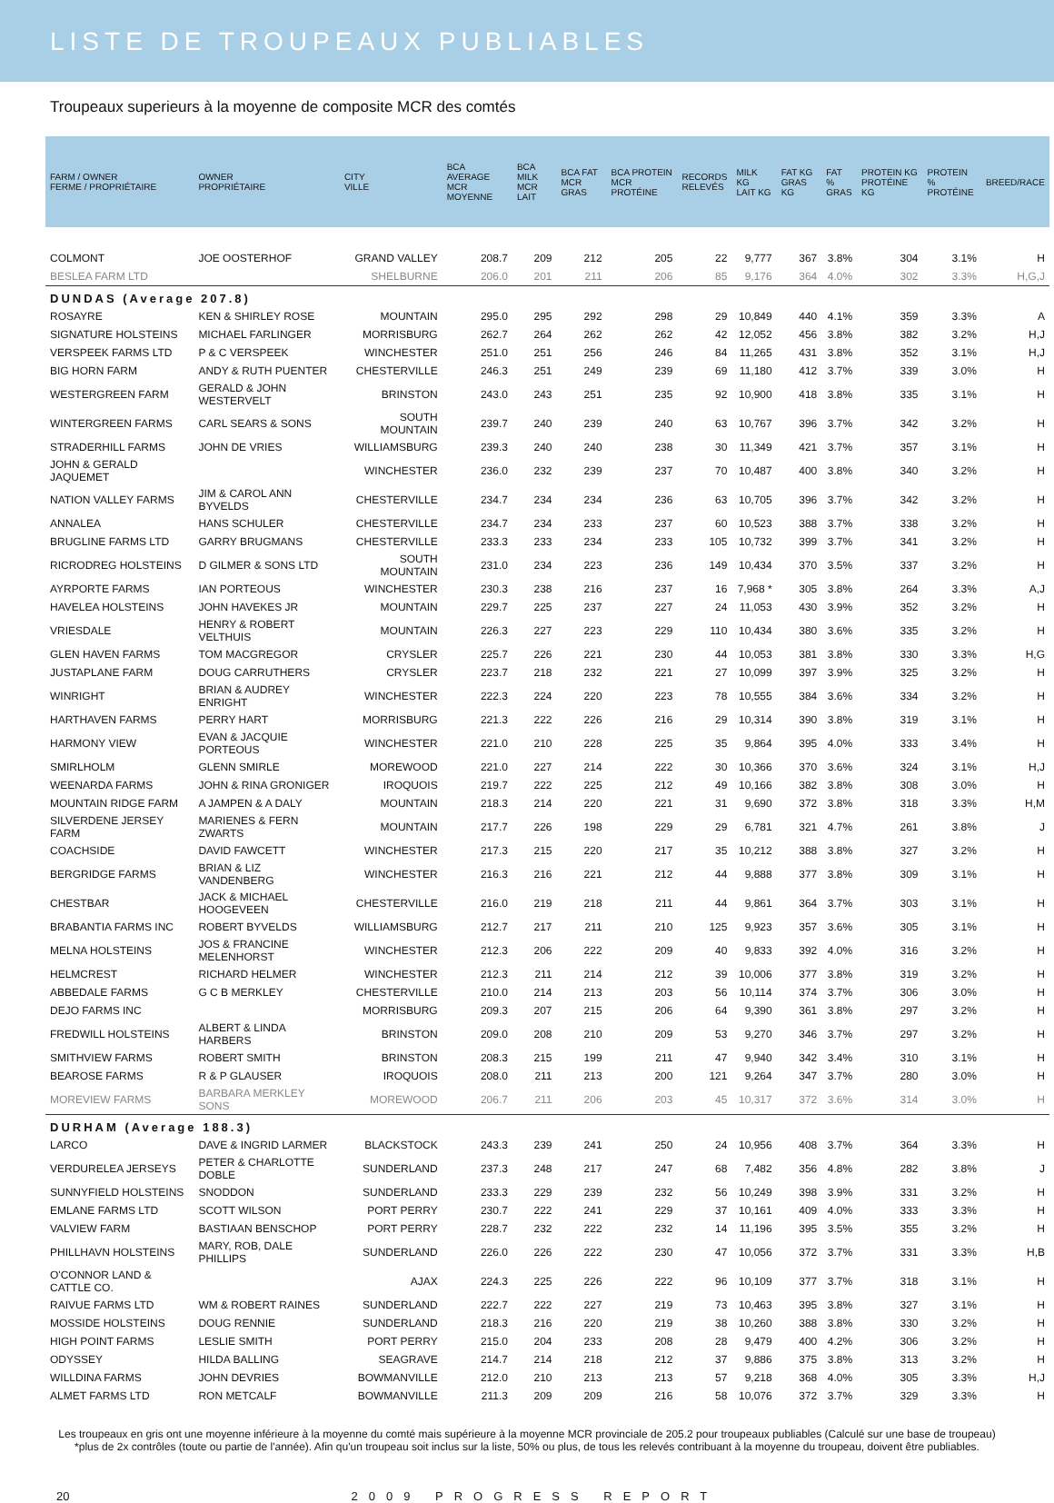LISTE DE TROUPEAUX PUBLIABLES
Troupeaux superieurs à la moyenne de composite MCR des comtés
| FARM / OWNER FERME / PROPRIÉTAIRE | OWNER PROPRIÉTAIRE | CITY VILLE | BCA AVERAGE MCR MOYENNE | BCA MILK MCR LAIT | BCA FAT MCR GRAS | BCA PROTEIN MCR PROTÉINE | RECORDS RELEVÉS | MILK KG LAIT KG | FAT KG GRAS KG | FAT % GRAS | PROTEIN KG PROTÉINE KG | PROTEIN % PROTÉINE | BREED/RACE |
| --- | --- | --- | --- | --- | --- | --- | --- | --- | --- | --- | --- | --- | --- |
| COLMONT | JOE OOSTERHOF | GRAND VALLEY | 208.7 | 209 | 212 | 205 | 22 | 9,777 | 367 | 3.8% | 304 | 3.1% | H |
| BESLEA FARM LTD | | SHELBURNE | 206.0 | 201 | 211 | 206 | 85 | 9,176 | 364 | 4.0% | 302 | 3.3% | H,G,J |
| DUNDAS (Average 207.8) | | | | | | | | | | | | | |
| ROSAYRE | KEN & SHIRLEY ROSE | MOUNTAIN | 295.0 | 295 | 292 | 298 | 29 | 10,849 | 440 | 4.1% | 359 | 3.3% | A |
| SIGNATURE HOLSTEINS | MICHAEL FARLINGER | MORRISBURG | 262.7 | 264 | 262 | 262 | 42 | 12,052 | 456 | 3.8% | 382 | 3.2% | H,J |
| VERSPEEK FARMS LTD | P & C VERSPEEK | WINCHESTER | 251.0 | 251 | 256 | 246 | 84 | 11,265 | 431 | 3.8% | 352 | 3.1% | H,J |
| BIG HORN FARM | ANDY & RUTH PUENTER | CHESTERVILLE | 246.3 | 251 | 249 | 239 | 69 | 11,180 | 412 | 3.7% | 339 | 3.0% | H |
| WESTERGREEN FARM | GERALD & JOHN WESTERVELT | BRINSTON | 243.0 | 243 | 251 | 235 | 92 | 10,900 | 418 | 3.8% | 335 | 3.1% | H |
| WINTERGREEN FARMS | CARL SEARS & SONS | SOUTH MOUNTAIN | 239.7 | 240 | 239 | 240 | 63 | 10,767 | 396 | 3.7% | 342 | 3.2% | H |
| STRADERHILL FARMS | JOHN DE VRIES | WILLIAMSBURG | 239.3 | 240 | 240 | 238 | 30 | 11,349 | 421 | 3.7% | 357 | 3.1% | H |
| JOHN & GERALD JAQUEMET | | WINCHESTER | 236.0 | 232 | 239 | 237 | 70 | 10,487 | 400 | 3.8% | 340 | 3.2% | H |
| NATION VALLEY FARMS | JIM & CAROL ANN BYVELDS | CHESTERVILLE | 234.7 | 234 | 234 | 236 | 63 | 10,705 | 396 | 3.7% | 342 | 3.2% | H |
| ANNALEA | HANS SCHULER | CHESTERVILLE | 234.7 | 234 | 233 | 237 | 60 | 10,523 | 388 | 3.7% | 338 | 3.2% | H |
| BRUGLINE FARMS LTD | GARRY BRUGMANS | CHESTERVILLE | 233.3 | 233 | 234 | 233 | 105 | 10,732 | 399 | 3.7% | 341 | 3.2% | H |
| RICRODREG HOLSTEINS | D GILMER & SONS LTD | SOUTH MOUNTAIN | 231.0 | 234 | 223 | 236 | 149 | 10,434 | 370 | 3.5% | 337 | 3.2% | H |
| AYRPORTE FARMS | IAN PORTEOUS | WINCHESTER | 230.3 | 238 | 216 | 237 | 16 | 7,968 * | 305 | 3.8% | 264 | 3.3% | A,J |
| HAVELEA HOLSTEINS | JOHN HAVEKES JR | MOUNTAIN | 229.7 | 225 | 237 | 227 | 24 | 11,053 | 430 | 3.9% | 352 | 3.2% | H |
| VRIESDALE | HENRY & ROBERT VELTHUIS | MOUNTAIN | 226.3 | 227 | 223 | 229 | 110 | 10,434 | 380 | 3.6% | 335 | 3.2% | H |
| GLEN HAVEN FARMS | TOM MACGREGOR | CRYSLER | 225.7 | 226 | 221 | 230 | 44 | 10,053 | 381 | 3.8% | 330 | 3.3% | H,G |
| JUSTAPLANE FARM | DOUG CARRUTHERS | CRYSLER | 223.7 | 218 | 232 | 221 | 27 | 10,099 | 397 | 3.9% | 325 | 3.2% | H |
| WINRIGHT | BRIAN & AUDREY ENRIGHT | WINCHESTER | 222.3 | 224 | 220 | 223 | 78 | 10,555 | 384 | 3.6% | 334 | 3.2% | H |
| HARTHAVEN FARMS | PERRY HART | MORRISBURG | 221.3 | 222 | 226 | 216 | 29 | 10,314 | 390 | 3.8% | 319 | 3.1% | H |
| HARMONY VIEW | EVAN & JACQUIE PORTEOUS | WINCHESTER | 221.0 | 210 | 228 | 225 | 35 | 9,864 | 395 | 4.0% | 333 | 3.4% | H |
| SMIRLHOLM | GLENN SMIRLE | MOREWOOD | 221.0 | 227 | 214 | 222 | 30 | 10,366 | 370 | 3.6% | 324 | 3.1% | H,J |
| WEENARDA FARMS | JOHN & RINA GRONIGER | IROQUOIS | 219.7 | 222 | 225 | 212 | 49 | 10,166 | 382 | 3.8% | 308 | 3.0% | H |
| MOUNTAIN RIDGE FARM | A JAMPEN & A DALY | MOUNTAIN | 218.3 | 214 | 220 | 221 | 31 | 9,690 | 372 | 3.8% | 318 | 3.3% | H,M |
| SILVERDENE JERSEY FARM | MARIENES & FERN ZWARTS | MOUNTAIN | 217.7 | 226 | 198 | 229 | 29 | 6,781 | 321 | 4.7% | 261 | 3.8% | J |
| COACHSIDE | DAVID FAWCETT | WINCHESTER | 217.3 | 215 | 220 | 217 | 35 | 10,212 | 388 | 3.8% | 327 | 3.2% | H |
| BERGRIDGE FARMS | BRIAN & LIZ VANDENBERG | WINCHESTER | 216.3 | 216 | 221 | 212 | 44 | 9,888 | 377 | 3.8% | 309 | 3.1% | H |
| CHESTBAR | JACK & MICHAEL HOOGEVEEN | CHESTERVILLE | 216.0 | 219 | 218 | 211 | 44 | 9,861 | 364 | 3.7% | 303 | 3.1% | H |
| BRABANTIA FARMS INC | ROBERT BYVELDS | WILLIAMSBURG | 212.7 | 217 | 211 | 210 | 125 | 9,923 | 357 | 3.6% | 305 | 3.1% | H |
| MELNA HOLSTEINS | JOS & FRANCINE MELENHORST | WINCHESTER | 212.3 | 206 | 222 | 209 | 40 | 9,833 | 392 | 4.0% | 316 | 3.2% | H |
| HELMCREST | RICHARD HELMER | WINCHESTER | 212.3 | 211 | 214 | 212 | 39 | 10,006 | 377 | 3.8% | 319 | 3.2% | H |
| ABBEDALE FARMS | G C B MERKLEY | CHESTERVILLE | 210.0 | 214 | 213 | 203 | 56 | 10,114 | 374 | 3.7% | 306 | 3.0% | H |
| DEJO FARMS INC | | MORRISBURG | 209.3 | 207 | 215 | 206 | 64 | 9,390 | 361 | 3.8% | 297 | 3.2% | H |
| FREDWILL HOLSTEINS | ALBERT & LINDA HARBERS | BRINSTON | 209.0 | 208 | 210 | 209 | 53 | 9,270 | 346 | 3.7% | 297 | 3.2% | H |
| SMITHVIEW FARMS | ROBERT SMITH | BRINSTON | 208.3 | 215 | 199 | 211 | 47 | 9,940 | 342 | 3.4% | 310 | 3.1% | H |
| BEAROSE FARMS | R & P GLAUSER | IROQUOIS | 208.0 | 211 | 213 | 200 | 121 | 9,264 | 347 | 3.7% | 280 | 3.0% | H |
| MOREVIEW FARMS | BARBARA MERKLEY SONS | MOREWOOD | 206.7 | 211 | 206 | 203 | 45 | 10,317 | 372 | 3.6% | 314 | 3.0% | H |
| DURHAM (Average 188.3) | | | | | | | | | | | | | |
| LARCO | DAVE & INGRID LARMER | BLACKSTOCK | 243.3 | 239 | 241 | 250 | 24 | 10,956 | 408 | 3.7% | 364 | 3.3% | H |
| VERDURELEA JERSEYS | PETER & CHARLOTTE DOBLE | SUNDERLAND | 237.3 | 248 | 217 | 247 | 68 | 7,482 | 356 | 4.8% | 282 | 3.8% | J |
| SUNNYFIELD HOLSTEINS | SNODDON | SUNDERLAND | 233.3 | 229 | 239 | 232 | 56 | 10,249 | 398 | 3.9% | 331 | 3.2% | H |
| EMLANE FARMS LTD | SCOTT WILSON | PORT PERRY | 230.7 | 222 | 241 | 229 | 37 | 10,161 | 409 | 4.0% | 333 | 3.3% | H |
| VALVIEW FARM | BASTIAAN BENSCHOP | PORT PERRY | 228.7 | 232 | 222 | 232 | 14 | 11,196 | 395 | 3.5% | 355 | 3.2% | H |
| PHILLHAVN HOLSTEINS | MARY, ROB, DALE PHILLIPS | SUNDERLAND | 226.0 | 226 | 222 | 230 | 47 | 10,056 | 372 | 3.7% | 331 | 3.3% | H,B |
| O'CONNOR LAND & CATTLE CO. | | AJAX | 224.3 | 225 | 226 | 222 | 96 | 10,109 | 377 | 3.7% | 318 | 3.1% | H |
| RAIVUE FARMS LTD | WM & ROBERT RAINES | SUNDERLAND | 222.7 | 222 | 227 | 219 | 73 | 10,463 | 395 | 3.8% | 327 | 3.1% | H |
| MOSSIDE HOLSTEINS | DOUG RENNIE | SUNDERLAND | 218.3 | 216 | 220 | 219 | 38 | 10,260 | 388 | 3.8% | 330 | 3.2% | H |
| HIGH POINT FARMS | LESLIE SMITH | PORT PERRY | 215.0 | 204 | 233 | 208 | 28 | 9,479 | 400 | 4.2% | 306 | 3.2% | H |
| ODYSSEY | HILDA BALLING | SEAGRAVE | 214.7 | 214 | 218 | 212 | 37 | 9,886 | 375 | 3.8% | 313 | 3.2% | H |
| WILLDINA FARMS | JOHN DEVRIES | BOWMANVILLE | 212.0 | 210 | 213 | 213 | 57 | 9,218 | 368 | 4.0% | 305 | 3.3% | H,J |
| ALMET FARMS LTD | RON METCALF | BOWMANVILLE | 211.3 | 209 | 209 | 216 | 58 | 10,076 | 372 | 3.7% | 329 | 3.3% | H |
Les troupeaux en gris ont une moyenne inférieure à la moyenne du comté mais supérieure à la moyenne MCR provinciale de 205.2 pour troupeaux publiables (Calculé sur une base de troupeau)
*plus de 2x contrôles (toute ou partie de l'année). Afin qu'un troupeau soit inclus sur la liste, 50% ou plus, de tous les relevés contribuant à la moyenne du troupeau, doivent être publiables.
20 2009 PROGRESS REPORT